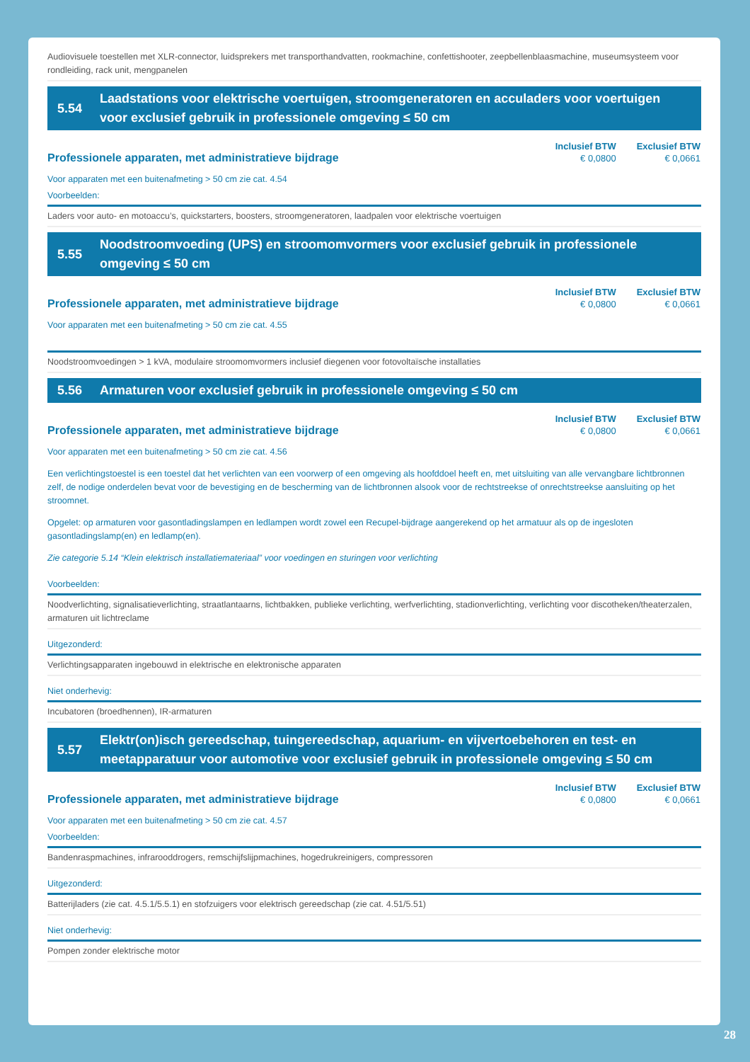Audiovisuele toestellen met XLR-connector, luidsprekers met transporthandvatten, rookmachine, confettishooter, zeepbellenblaasmachine, museumsysteem voor rondleiding, rack unit, mengpanelen
5.54 Laadstations voor elektrische voertuigen, stroomgeneratoren en acculaders voor voertuigen voor exclusief gebruik in professionele omgeving ≤ 50 cm
Professionele apparaten, met administratieve bijdrage
| Inclusief BTW | Exclusief BTW |
| --- | --- |
| € 0,0800 | € 0,0661 |
Voor apparaten met een buitenafmeting > 50 cm zie cat. 4.54
Voorbeelden:
Laders voor auto- en motoaccu’s, quickstarters, boosters, stroomgeneratoren, laadpalen voor elektrische voertuigen
5.55 Noodstroomvoeding (UPS) en stroomomvormers voor exclusief gebruik in professionele omgeving ≤ 50 cm
Professionele apparaten, met administratieve bijdrage
| Inclusief BTW | Exclusief BTW |
| --- | --- |
| € 0,0800 | € 0,0661 |
Voor apparaten met een buitenafmeting > 50 cm zie cat. 4.55
Noodstroomvoedingen > 1 kVA, modulaire stroomomvormers inclusief diegenen voor fotovoltaïsche installaties
5.56 Armaturen voor exclusief gebruik in professionele omgeving ≤ 50 cm
Professionele apparaten, met administratieve bijdrage
| Inclusief BTW | Exclusief BTW |
| --- | --- |
| € 0,0800 | € 0,0661 |
Voor apparaten met een buitenafmeting > 50 cm zie cat. 4.56
Een verlichtingstoestel is een toestel dat het verlichten van een voorwerp of een omgeving als hoofddoel heeft en, met uitsluiting van alle vervangbare lichtbronnen zelf, de nodige onderdelen bevat voor de bevestiging en de bescherming van de lichtbronnen alsook voor de rechtstreekse of onrechtstreekse aansluiting op het stroomnet.
Opgelet: op armaturen voor gasontladingslampen en ledlampen wordt zowel een Recupel-bijdrage aangerekend op het armatuur als op de ingesloten gasontladingslamp(en) en ledlamp(en).
Zie categorie 5.14 “Klein elektrisch installatiemateriaal” voor voedingen en sturingen voor verlichting
Voorbeelden:
Noodverlichting, signalisatieverlichting, straatlantaarns, lichtbakken, publieke verlichting, werfverlichting, stadionverlichting, verlichting voor discotheken/theaterzalen, armaturen uit lichtreclame
Uitgezonderd:
Verlichtingsapparaten ingebouwd in elektrische en elektronische apparaten
Niet onderhevig:
Incubatoren (broedhennen), IR-armaturen
5.57 Elektr(on)isch gereedschap, tuingereedschap, aquarium- en vijvertoebehoren en test- en meetapparatuur voor automotive voor exclusief gebruik in professionele omgeving ≤ 50 cm
Professionele apparaten, met administratieve bijdrage
| Inclusief BTW | Exclusief BTW |
| --- | --- |
| € 0,0800 | € 0,0661 |
Voor apparaten met een buitenafmeting > 50 cm zie cat. 4.57
Voorbeelden:
Bandenraspmachines, infrarooddrogers, remschijfslijpmachines, hogedrukreinigers, compressoren
Uitgezonderd:
Batterijladers (zie cat. 4.5.1/5.5.1) en stofzuigers voor elektrisch gereedschap (zie cat. 4.51/5.51)
Niet onderhevig:
Pompen zonder elektrische motor
28